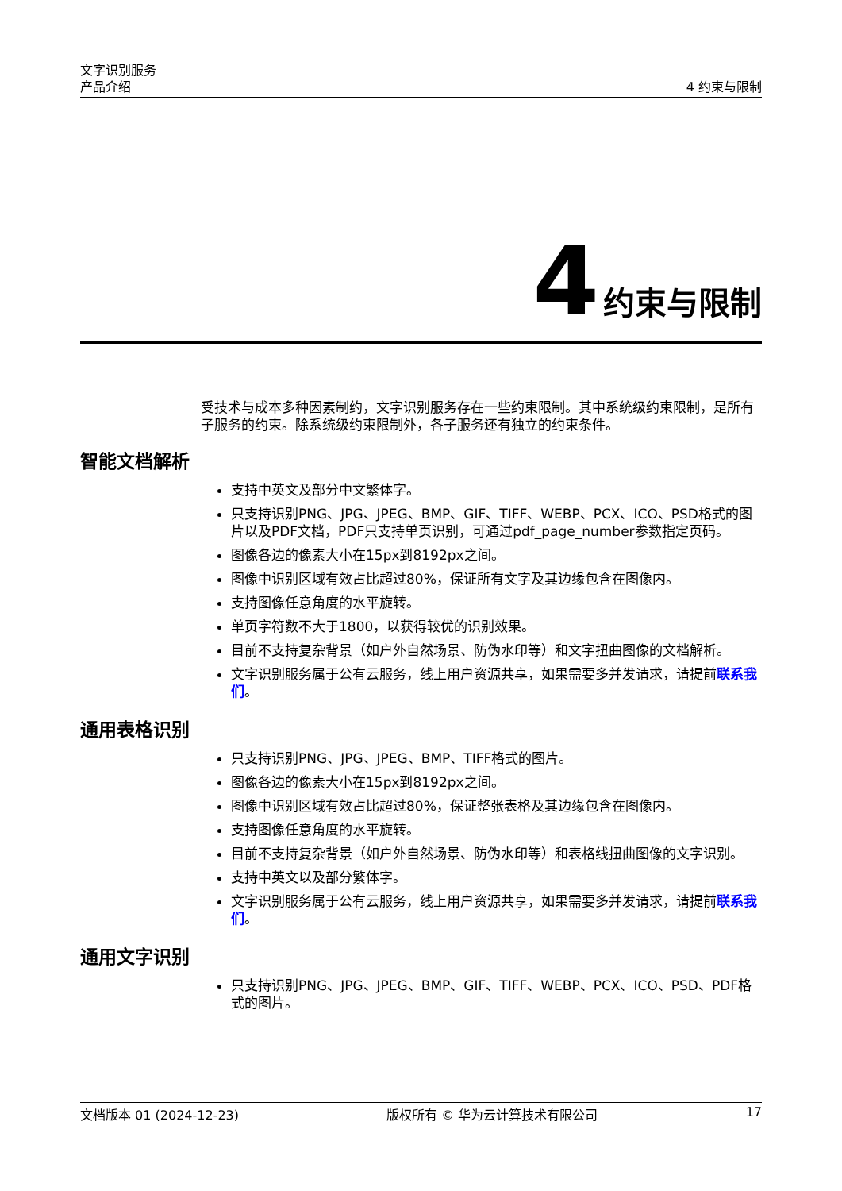文字识别服务
产品介绍
4 约束与限制
4 约束与限制
受技术与成本多种因素制约，文字识别服务存在一些约束限制。其中系统级约束限制，是所有子服务的约束。除系统级约束限制外，各子服务还有独立的约束条件。
智能文档解析
支持中英文及部分中文繁体字。
只支持识别PNG、JPG、JPEG、BMP、GIF、TIFF、WEBP、PCX、ICO、PSD格式的图片以及PDF文档，PDF只支持单页识别，可通过pdf_page_number参数指定页码。
图像各边的像素大小在15px到8192px之间。
图像中识别区域有效占比超过80%，保证所有文字及其边缘包含在图像内。
支持图像任意角度的水平旋转。
单页字符数不大于1800，以获得较优的识别效果。
目前不支持复杂背景（如户外自然场景、防伪水印等）和文字扭曲图像的文档解析。
文字识别服务属于公有云服务，线上用户资源共享，如果需要多并发请求，请提前联系我们。
通用表格识别
只支持识别PNG、JPG、JPEG、BMP、TIFF格式的图片。
图像各边的像素大小在15px到8192px之间。
图像中识别区域有效占比超过80%，保证整张表格及其边缘包含在图像内。
支持图像任意角度的水平旋转。
目前不支持复杂背景（如户外自然场景、防伪水印等）和表格线扭曲图像的文字识别。
支持中英文以及部分繁体字。
文字识别服务属于公有云服务，线上用户资源共享，如果需要多并发请求，请提前联系我们。
通用文字识别
只支持识别PNG、JPG、JPEG、BMP、GIF、TIFF、WEBP、PCX、ICO、PSD、PDF格式的图片。
文档版本 01 (2024-12-23) 版权所有 © 华为云计算技术有限公司 17